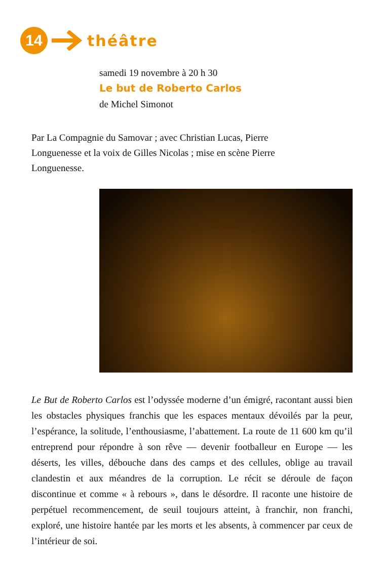14
théâtre
samedi 19 novembre à 20 h 30
Le but de Roberto Carlos
de Michel Simonot
Par La Compagnie du Samovar ; avec Christian Lucas, Pierre Longuenesse et la voix de Gilles Nicolas ; mise en scène Pierre Longuenesse.
Le But de Roberto Carlos est l’odyssée moderne d’un émigré, racontant aussi bien les obstacles physiques franchis que les espaces mentaux dévoilés par la peur, l’espérance, la solitude, l’enthousiasme, l’abattement. La route de 11 600 km qu’il entreprend pour répondre à son rêve — devenir footballeur en Europe — les déserts, les villes, débouche dans des camps et des cellules, oblige au travail clandestin et aux méandres de la corruption. Le récit se déroule de façon discontinue et comme « à rebours », dans le désordre. Il raconte une histoire de perpétuel recommencement, de seuil toujours atteint, à franchir, non franchi, exploré, une histoire hantée par les morts et les absents, à commencer par ceux de l’intérieur de soi.